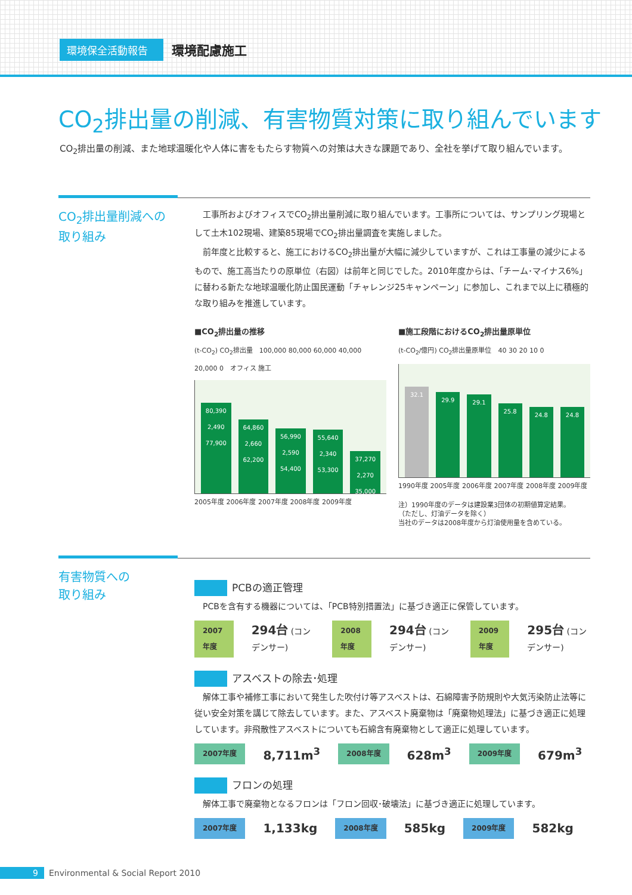環境保全活動報告 環境配慮施工
CO<sub>2</sub>排出量の削減、有害物質対策に取り組んでいます
CO<sub>2</sub>排出量の削減、また地球温暖化や人体に害をもたらす物質への対策は大きな課題であり、全社を挙げて取り組んでいます。
CO<sub>2</sub>排出量削減への
取り組み
　工事所およびオフィスでCO<sub>2</sub>排出量削減に取り組んでいます。工事所については、サンプリング現場として土木102現場、建築85現場でCO<sub>2</sub>排出量調査を実施しました。
　前年度と比較すると、施工におけるCO<sub>2</sub>排出量が大幅に減少していますが、これは工事量の減少によるもので、施工高当たりの原単位（右図）は前年と同じでした。2010年度からは、「チーム･マイナス6%」に替わる新たな地球温暖化防止国民運動「チャレンジ25キャンペーン」に参加し、これまで以上に積極的な取り組みを推進しています。
■CO<sub>2</sub>排出量の推移
(t-CO<sub>2</sub>) CO<sub>2</sub>排出量　100,000 80,000 60,000 40,000 20,000 0　オフィス 施工
80,390
2,490
77,900
64,860
2,660
62,200
56,990
2,590
54,400
55,640
2,340
53,300
37,270
2,270
35,000
2005年度 2006年度 2007年度 2008年度 2009年度
■施工段階におけるCO<sub>2</sub>排出量原単位
(t-CO<sub>2</sub>/億円) CO<sub>2</sub>排出量原単位　40 30 20 10 0
32.1
29.9
29.1
25.8
24.8
24.8
1990年度 2005年度 2006年度 2007年度 2008年度 2009年度
注）1990年度のデータは建設業3団体の初期値算定結果。
（ただし、灯油データを除く）
当社のデータは2008年度から灯油使用量を含めている。
有害物質への
取り組み
PCBの適正管理
　PCBを含有する機器については、「PCB特別措置法」に基づき適正に保管しています。
2007年度 294台 (コンデンサー) 2008年度 294台 (コンデンサー) 2009年度 295台 (コンデンサー)
アスベストの除去･処理
　解体工事や補修工事において発生した吹付け等アスベストは、石綿障害予防規則や大気汚染防止法等に従い安全対策を講じて除去しています。また、アスベスト廃棄物は「廃棄物処理法」に基づき適正に処理しています。非飛散性アスベストについても石綿含有廃棄物として適正に処理しています。
2007年度 8,711m<sup>3</sup> 2008年度 628m<sup>3</sup> 2009年度 679m<sup>3</sup>
フロンの処理
　解体工事で廃棄物となるフロンは「フロン回収･破壊法」に基づき適正に処理しています。
2007年度 1,133kg 2008年度 585kg 2009年度 582kg
9 Environmental & Social Report 2010